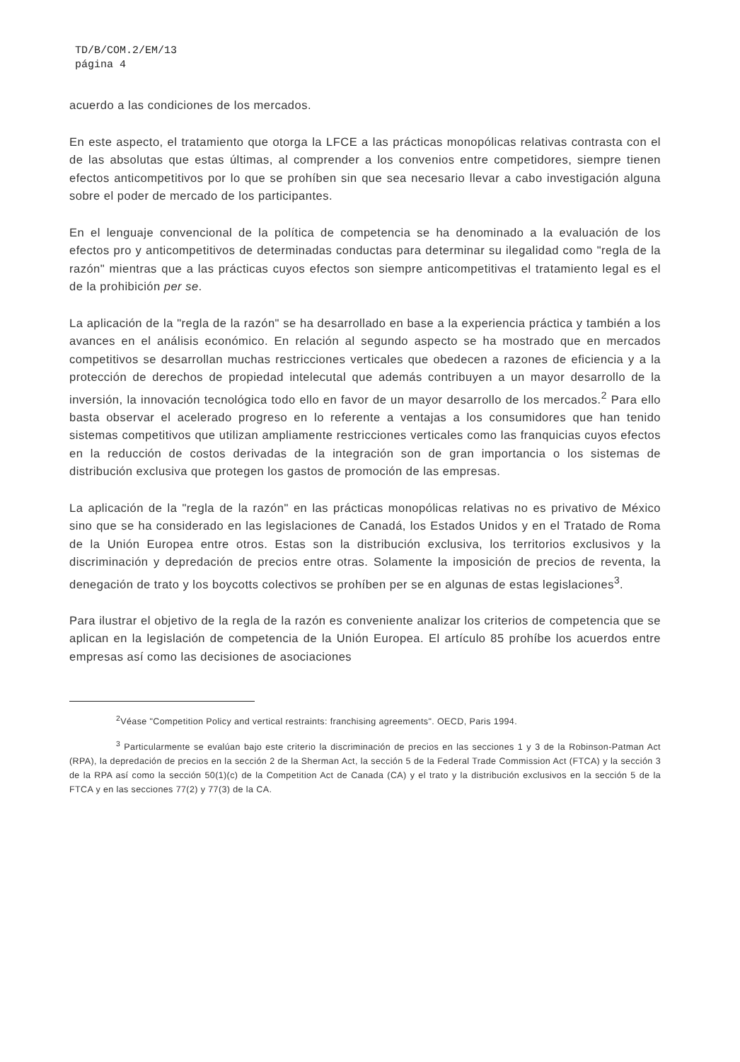TD/B/COM.2/EM/13
página 4
acuerdo a las condiciones de los mercados.
En este aspecto, el tratamiento que otorga la LFCE a las prácticas monopólicas relativas contrasta con el de las absolutas que estas últimas, al comprender a los convenios entre competidores, siempre tienen efectos anticompetitivos por lo que se prohíben sin que sea necesario llevar a cabo investigación alguna sobre el poder de mercado de los participantes.
En el lenguaje convencional de la política de competencia se ha denominado a la evaluación de los efectos pro y anticompetitivos de determinadas conductas para determinar su ilegalidad como "regla de la razón" mientras que a las prácticas cuyos efectos son siempre anticompetitivas el tratamiento legal es el de la prohibición per se.
La aplicación de la "regla de la razón" se ha desarrollado en base a la experiencia práctica y también a los avances en el análisis económico. En relación al segundo aspecto se ha mostrado que en mercados competitivos se desarrollan muchas restricciones verticales que obedecen a razones de eficiencia y a la protección de derechos de propiedad intelecutal que además contribuyen a un mayor desarrollo de la inversión, la innovación tecnológica todo ello en favor de un mayor desarrollo de los mercados.<sup>2</sup> Para ello basta observar el acelerado progreso en lo referente a ventajas a los consumidores que han tenido sistemas competitivos que utilizan ampliamente restricciones verticales como las franquicias cuyos efectos en la reducción de costos derivadas de la integración son de gran importancia o los sistemas de distribución exclusiva que protegen los gastos de promoción de las empresas.
La aplicación de la "regla de la razón" en las prácticas monopólicas relativas no es privativo de México sino que se ha considerado en las legislaciones de Canadá, los Estados Unidos y en el Tratado de Roma de la Unión Europea entre otros. Estas son la distribución exclusiva, los territorios exclusivos y la discriminación y depredación de precios entre otras. Solamente la imposición de precios de reventa, la denegación de trato y los boycotts colectivos se prohíben per se en algunas de estas legislaciones<sup>3</sup>.
Para ilustrar el objetivo de la regla de la razón es conveniente analizar los criterios de competencia que se aplican en la legislación de competencia de la Unión Europea. El artículo 85 prohíbe los acuerdos entre empresas así como las decisiones de asociaciones
<sup>2</sup> Véase "Competition Policy and vertical restraints: franchising agreements". OECD, Paris 1994.
<sup>3</sup> Particularmente se evalúan bajo este criterio la discriminación de precios en las secciones 1 y 3 de la Robinson-Patman Act (RPA), la depredación de precios en la sección 2 de la Sherman Act, la sección 5 de la Federal Trade Commission Act (FTCA) y la sección 3 de la RPA así como la sección 50(1)(c) de la Competition Act de Canada (CA) y el trato y la distribución exclusivos en la sección 5 de la FTCA y en las secciones 77(2) y 77(3) de la CA.